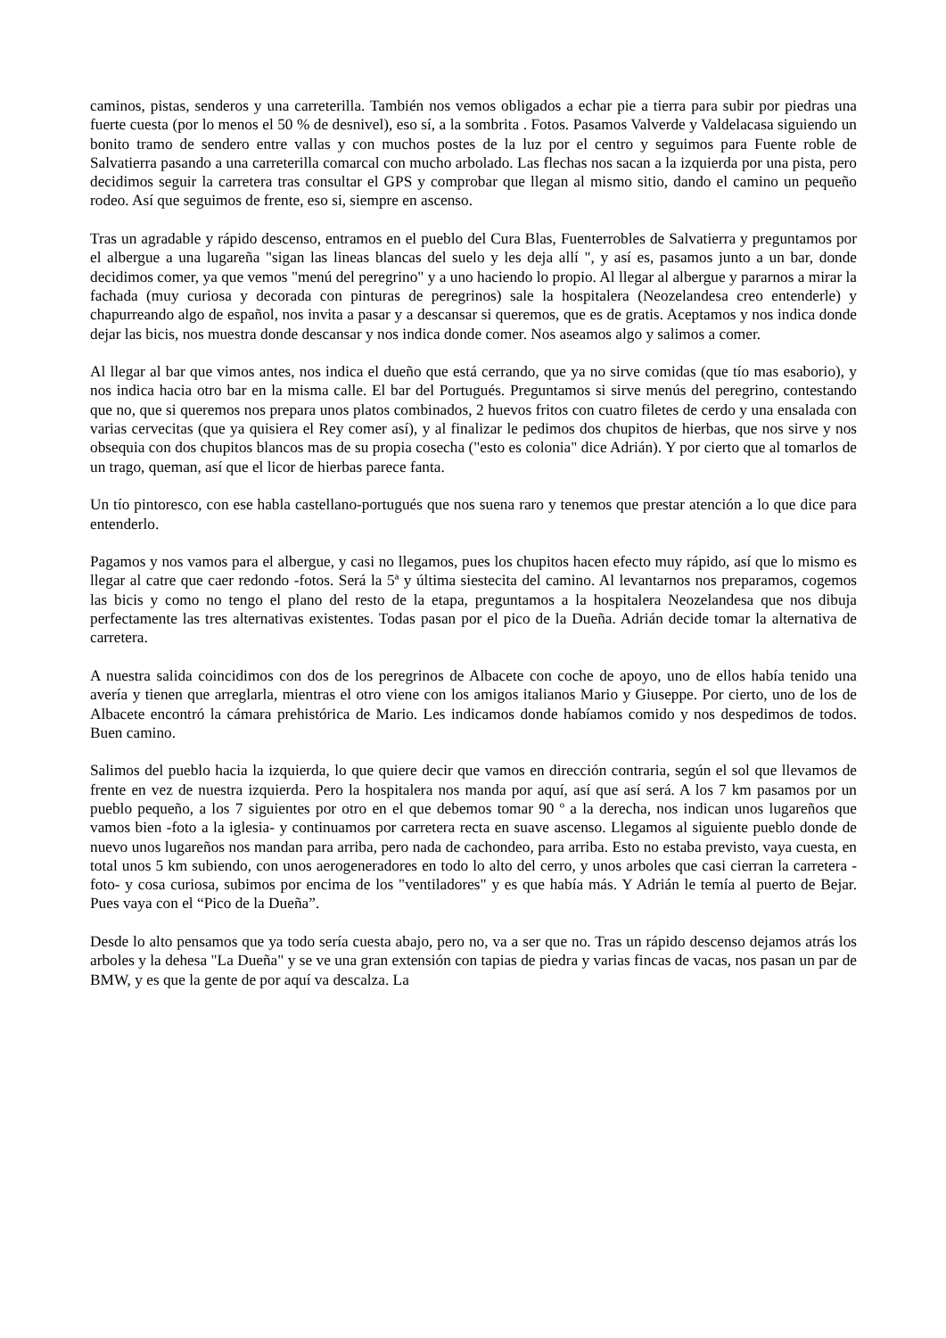caminos, pistas, senderos y una carreterilla. También nos vemos obligados a echar pie a tierra para subir por piedras una fuerte cuesta (por lo menos el 50 % de desnivel), eso sí, a la sombrita . Fotos. Pasamos Valverde y Valdelacasa siguiendo un bonito tramo de sendero entre vallas y con muchos postes de la luz por el centro y seguimos para Fuente roble de Salvatierra pasando a una carreterilla comarcal con mucho arbolado. Las flechas nos sacan a la izquierda por una pista, pero decidimos seguir la carretera tras consultar el GPS y comprobar que llegan al mismo sitio, dando el camino un pequeño rodeo. Así que seguimos de frente, eso si, siempre en ascenso.
Tras un agradable y rápido descenso, entramos en el pueblo del Cura Blas, Fuenterrobles de Salvatierra y preguntamos por el albergue a una lugareña "sigan las lineas blancas del suelo y les deja allí ", y así es, pasamos junto a un bar, donde decidimos comer, ya que vemos "menú del peregrino" y a uno haciendo lo propio. Al llegar al albergue y pararnos a mirar la fachada (muy curiosa y decorada con pinturas de peregrinos) sale la hospitalera (Neozelandesa creo entenderle) y chapurreando algo de español, nos invita a pasar y a descansar si queremos, que es de gratis. Aceptamos y nos indica donde dejar las bicis, nos muestra donde descansar y nos indica donde comer. Nos aseamos algo y salimos a comer.
Al llegar al bar que vimos antes, nos indica el dueño que está cerrando, que ya no sirve comidas (que tío mas esaborio), y nos indica hacia otro bar en la misma calle. El bar del Portugués. Preguntamos si sirve menús del peregrino, contestando que no, que si queremos nos prepara unos platos combinados, 2 huevos fritos con cuatro filetes de cerdo y una ensalada con varias cervecitas (que ya quisiera el Rey comer así), y al finalizar le pedimos dos chupitos de hierbas, que nos sirve y nos obsequia con dos chupitos blancos mas de su propia cosecha ("esto es colonia" dice Adrián). Y por cierto que al tomarlos de un trago, queman, así que el licor de hierbas parece fanta.
Un tío pintoresco, con ese habla castellano-portugués que nos suena raro y tenemos que prestar atención a lo que dice para entenderlo.
Pagamos y nos vamos para el albergue, y casi no llegamos, pues los chupitos hacen efecto muy rápido, así que lo mismo es llegar al catre que caer redondo -fotos. Será la 5ª y última siestecita del camino. Al levantarnos nos preparamos, cogemos las bicis y como no tengo el plano del resto de la etapa, preguntamos a la hospitalera Neozelandesa que nos dibuja perfectamente las tres alternativas existentes. Todas pasan por el pico de la Dueña. Adrián decide tomar la alternativa de carretera.
A nuestra salida coincidimos con dos de los peregrinos de Albacete con coche de apoyo, uno de ellos había tenido una avería y tienen que arreglarla, mientras el otro viene con los amigos italianos Mario y Giuseppe. Por cierto, uno de los de Albacete encontró la cámara prehistórica de Mario. Les indicamos donde habíamos comido y nos despedimos de todos. Buen camino.
Salimos del pueblo hacia la izquierda, lo que quiere decir que vamos en dirección contraria, según el sol que llevamos de frente en vez de nuestra izquierda. Pero la hospitalera nos manda por aquí, así que así será. A los 7 km pasamos por un pueblo pequeño, a los 7 siguientes por otro en el que debemos tomar 90 º a la derecha, nos indican unos lugareños que vamos bien -foto a la iglesia- y continuamos por carretera recta en suave ascenso. Llegamos al siguiente pueblo donde de nuevo unos lugareños nos mandan para arriba, pero nada de cachondeo, para arriba. Esto no estaba previsto, vaya cuesta, en total unos 5 km subiendo, con unos aerogeneradores en todo lo alto del cerro, y unos arboles que casi cierran la carretera -foto- y cosa curiosa, subimos por encima de los "ventiladores" y es que había más. Y Adrián le temía al puerto de Bejar. Pues vaya con el “Pico de la Dueña”.
Desde lo alto pensamos que ya todo sería cuesta abajo, pero no, va a ser que no. Tras un rápido descenso dejamos atrás los arboles y la dehesa "La Dueña" y se ve una gran extensión con tapias de piedra y varias fincas de vacas, nos pasan un par de BMW, y es que la gente de por aquí va descalza. La